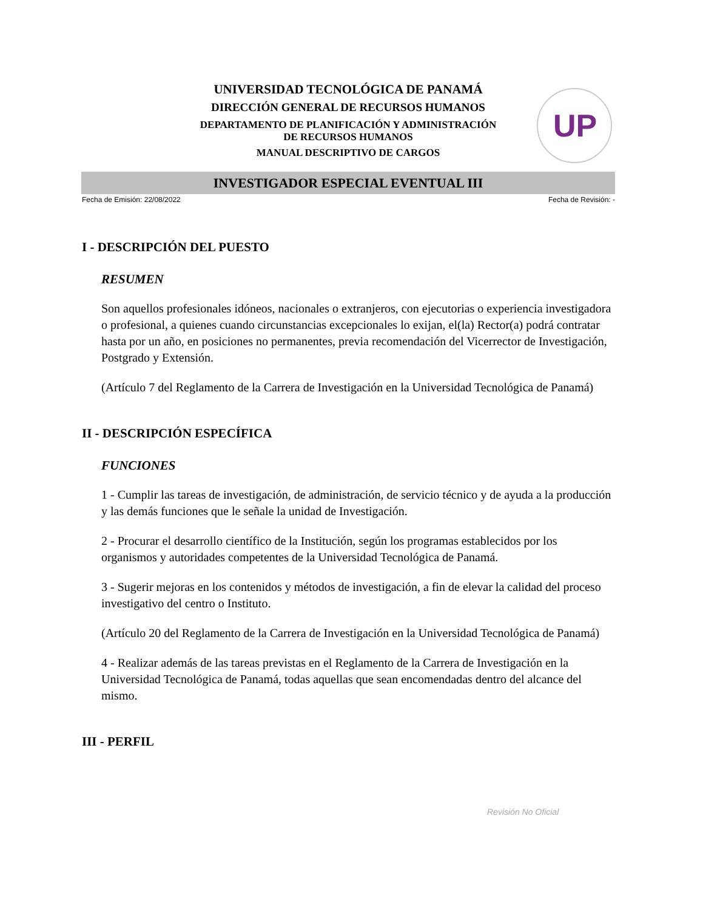UNIVERSIDAD TECNOLÓGICA DE PANAMÁ
DIRECCIÓN GENERAL DE RECURSOS HUMANOS
DEPARTAMENTO DE PLANIFICACIÓN Y ADMINISTRACIÓN
DE RECURSOS HUMANOS
MANUAL DESCRIPTIVO DE CARGOS
UP
INVESTIGADOR ESPECIAL EVENTUAL III
Fecha de Emisión: 22/08/2022 Fecha de Revisión: -
I - DESCRIPCIÓN DEL PUESTO
RESUMEN
Son aquellos profesionales idóneos, nacionales o extranjeros, con ejecutorias o experiencia investigadora o profesional, a quienes cuando circunstancias excepcionales lo exijan, el(la) Rector(a) podrá contratar hasta por un año, en posiciones no permanentes, previa recomendación del Vicerrector de Investigación, Postgrado y Extensión.
(Artículo 7 del Reglamento de la Carrera de Investigación en la Universidad Tecnológica de Panamá)
II - DESCRIPCIÓN ESPECÍFICA
FUNCIONES
1 - Cumplir las tareas de investigación, de administración, de servicio técnico y de ayuda a la producción y las demás funciones que le señale la unidad de Investigación.
2 - Procurar el desarrollo científico de la Institución, según los programas establecidos por los organismos y autoridades competentes de la Universidad Tecnológica de Panamá.
3 - Sugerir mejoras en los contenidos y métodos de investigación, a fin de elevar la calidad del proceso investigativo del centro o Instituto.
(Artículo 20 del Reglamento de la Carrera de Investigación en la Universidad Tecnológica de Panamá)
4 - Realizar además de las tareas previstas en el Reglamento de la Carrera de Investigación en la Universidad Tecnológica de Panamá, todas aquellas que sean encomendadas dentro del alcance del mismo.
III - PERFIL
Revisión No Oficial